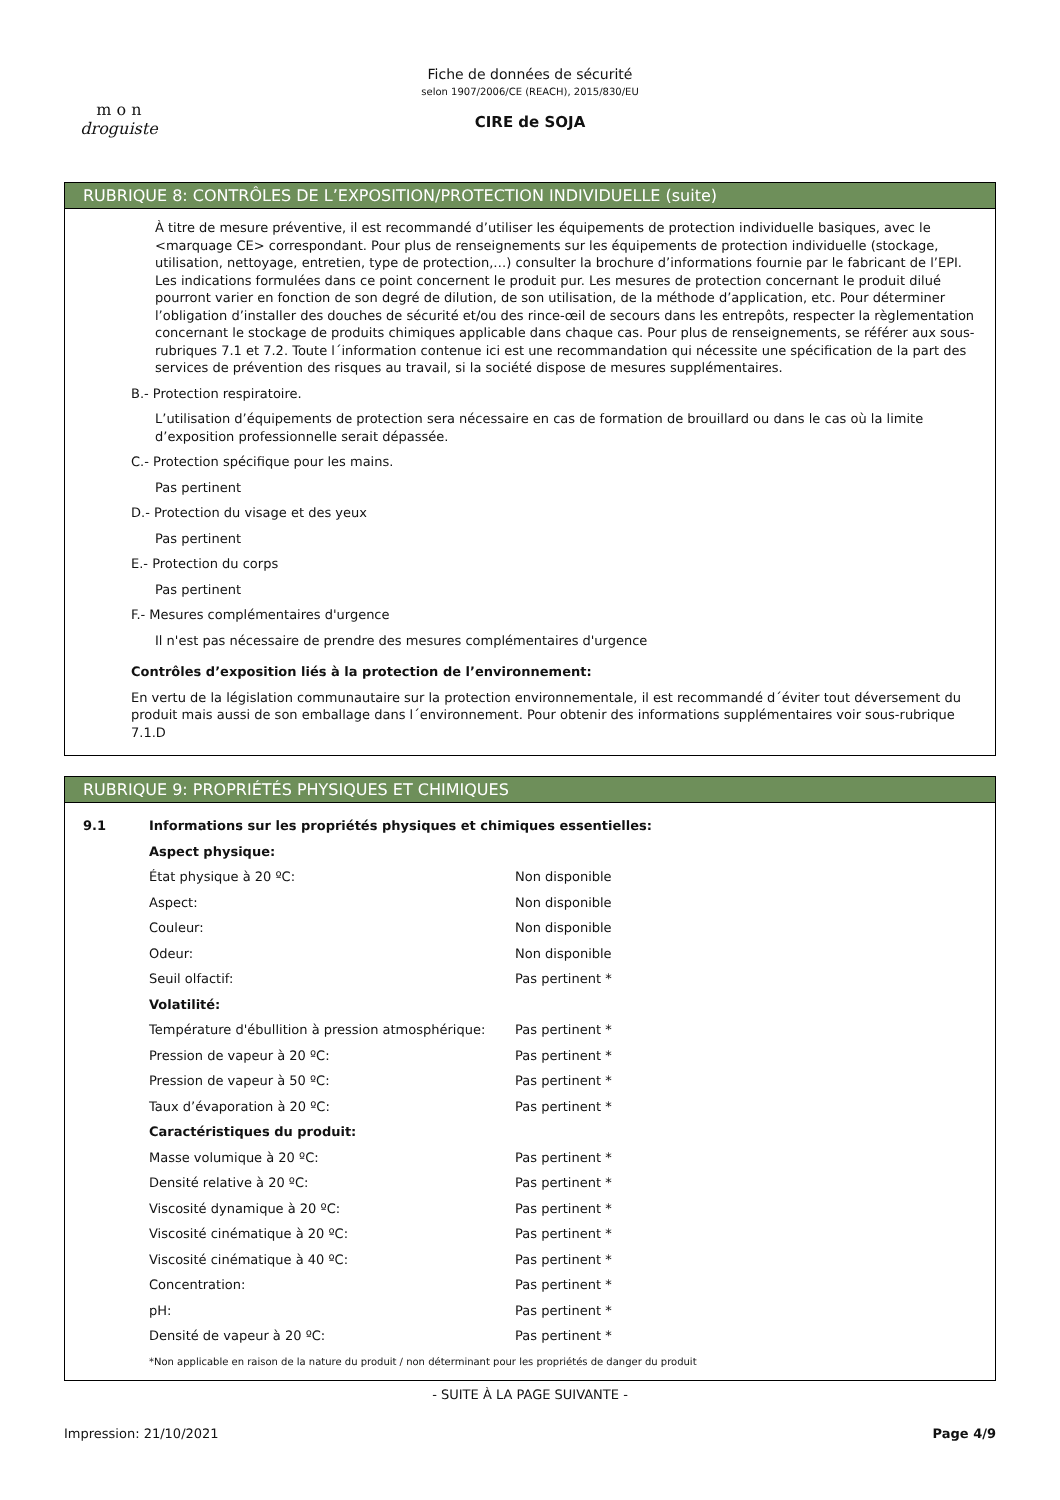m o n
droguiste
Fiche de données de sécurité
selon 1907/2006/CE (REACH), 2015/830/EU
CIRE de SOJA
RUBRIQUE 8: CONTRÔLES DE L’EXPOSITION/PROTECTION INDIVIDUELLE (suite)
À titre de mesure préventive, il est recommandé d’utiliser les équipements de protection individuelle basiques, avec le <marquage CE> correspondant. Pour plus de renseignements sur les équipements de protection individuelle (stockage, utilisation, nettoyage, entretien, type de protection,…) consulter la brochure d’informations fournie par le fabricant de l’EPI. Les indications formulées dans ce point concernent le produit pur. Les mesures de protection concernant le produit dilué pourront varier en fonction de son degré de dilution, de son utilisation, de la méthode d’application, etc. Pour déterminer l’obligation d’installer des douches de sécurité et/ou des rince-œil de secours dans les entrepôts, respecter la règlementation concernant le stockage de produits chimiques applicable dans chaque cas. Pour plus de renseignements, se référer aux sous-rubriques 7.1 et 7.2. Toute l´information contenue ici est une recommandation qui nécessite une spécification de la part des services de prévention des risques au travail, si la société dispose de mesures supplémentaires.
B.- Protection respiratoire.
L’utilisation d’équipements de protection sera nécessaire en cas de formation de brouillard ou dans le cas où la limite d’exposition professionnelle serait dépassée.
C.- Protection spécifique pour les mains.
Pas pertinent
D.- Protection du visage et des yeux
Pas pertinent
E.- Protection du corps
Pas pertinent
F.- Mesures complémentaires d'urgence
Il n'est pas nécessaire de prendre des mesures complémentaires d'urgence
Contrôles d’exposition liés à la protection de l’environnement:
En vertu de la législation communautaire sur la protection environnementale, il est recommandé d´éviter tout déversement du produit mais aussi de son emballage dans l´environnement. Pour obtenir des informations supplémentaires voir sous-rubrique 7.1.D
RUBRIQUE 9: PROPRIÉTÉS PHYSIQUES ET CHIMIQUES
| 9.1 | Informations sur les propriétés physiques et chimiques essentielles: | |
| | Aspect physique: | |
| | État physique à 20 ºC: | Non disponible |
| | Aspect: | Non disponible |
| | Couleur: | Non disponible |
| | Odeur: | Non disponible |
| | Seuil olfactif: | Pas pertinent * |
| | Volatilité: | |
| | Température d'ébullition à pression atmosphérique: | Pas pertinent * |
| | Pression de vapeur à 20 ºC: | Pas pertinent * |
| | Pression de vapeur à 50 ºC: | Pas pertinent * |
| | Taux d’évaporation à 20 ºC: | Pas pertinent * |
| | Caractéristiques du produit: | |
| | Masse volumique à 20 ºC: | Pas pertinent * |
| | Densité relative à 20 ºC: | Pas pertinent * |
| | Viscosité dynamique à 20 ºC: | Pas pertinent * |
| | Viscosité cinématique à 20 ºC: | Pas pertinent * |
| | Viscosité cinématique à 40 ºC: | Pas pertinent * |
| | Concentration: | Pas pertinent * |
| | pH: | Pas pertinent * |
| | Densité de vapeur à 20 ºC: | Pas pertinent * |
| | *Non applicable en raison de la nature du produit / non déterminant pour les propriétés de danger du produit | |
- SUITE À LA PAGE SUIVANTE -
Impression: 21/10/2021 Page 4/9